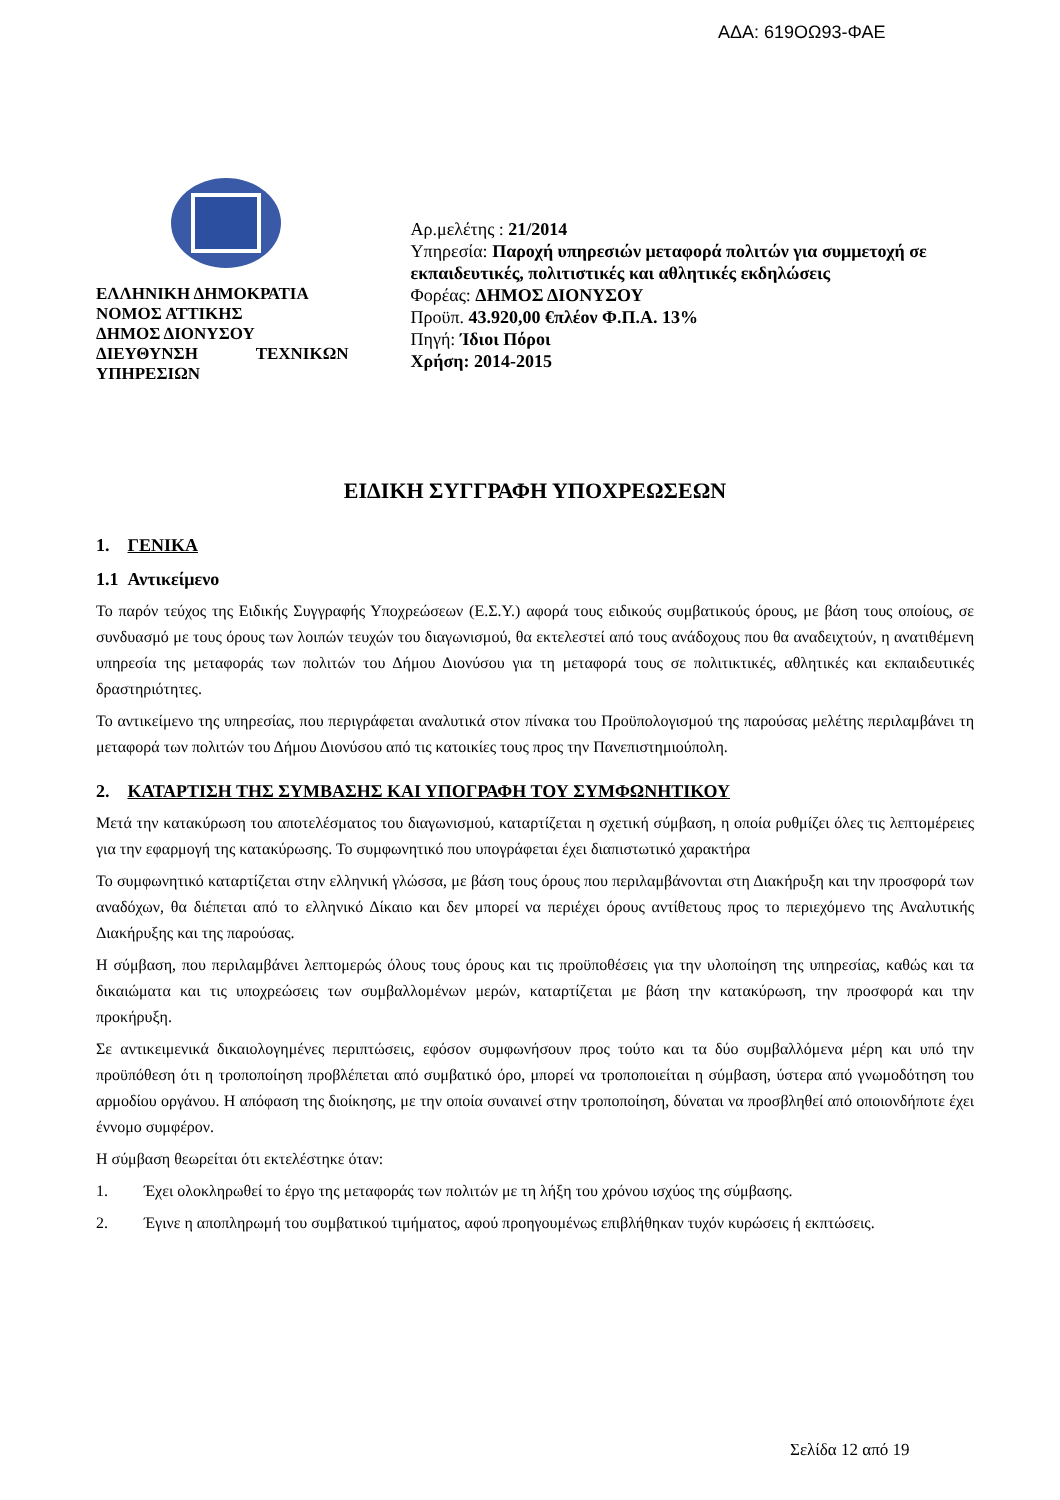ΑΔΑ: 619ΟΩ93-ΦΑΕ
ΕΛΛΗΝΙΚΗ ΔΗΜΟΚΡΑΤΙΑ
ΝΟΜΟΣ ΑΤΤΙΚΗΣ
ΔΗΜΟΣ ΔΙΟΝΥΣΟΥ
ΔΙΕΥΘΥΝΣΗ ΤΕΧΝΙΚΩΝ ΥΠΗΡΕΣΙΩΝ
Αρ.μελέτης : 21/2014
Υπηρεσία: Παροχή υπηρεσιών μεταφορά πολιτών για συμμετοχή σε εκπαιδευτικές, πολιτιστικές και αθλητικές εκδηλώσεις
Φορέας: ΔΗΜΟΣ ΔΙΟΝΥΣΟΥ
Προϋπ. 43.920,00 €πλέον Φ.Π.Α. 13%
Πηγή: Ίδιοι Πόροι
Χρήση: 2014-2015
ΕΙΔΙΚΗ ΣΥΓΓΡΑΦΗ ΥΠΟΧΡΕΩΣΕΩΝ
1. ΓΕΝΙΚΑ
1.1 Αντικείμενο
Το παρόν τεύχος της Ειδικής Συγγραφής Υποχρεώσεων (Ε.Σ.Υ.) αφορά τους ειδικούς συμβατικούς όρους, με βάση τους οποίους, σε συνδυασμό με τους όρους των λοιπών τευχών του διαγωνισμού, θα εκτελεστεί από τους ανάδοχους που θα αναδειχτούν, η ανατιθέμενη υπηρεσία της μεταφοράς των πολιτών του Δήμου Διονύσου για τη μεταφορά τους σε πολιτικτικές, αθλητικές και εκπαιδευτικές δραστηριότητες.
Το αντικείμενο της υπηρεσίας, που περιγράφεται αναλυτικά στον πίνακα του Προϋπολογισμού της παρούσας μελέτης περιλαμβάνει τη μεταφορά των πολιτών του Δήμου Διονύσου από τις κατοικίες τους προς την Πανεπιστημιούπολη.
2. ΚΑΤΑΡΤΙΣΗ ΤΗΣ ΣΥΜΒΑΣΗΣ ΚΑΙ ΥΠΟΓΡΑΦΗ ΤΟΥ ΣΥΜΦΩΝΗΤΙΚΟΥ
Μετά την κατακύρωση του αποτελέσματος του διαγωνισμού, καταρτίζεται η σχετική σύμβαση, η οποία ρυθμίζει όλες τις λεπτομέρειες για την εφαρμογή της κατακύρωσης. Το συμφωνητικό που υπογράφεται έχει διαπιστωτικό χαρακτήρα
Το συμφωνητικό καταρτίζεται στην ελληνική γλώσσα, με βάση τους όρους που περιλαμβάνονται στη Διακήρυξη και την προσφορά των αναδόχων, θα διέπεται από το ελληνικό Δίκαιο και δεν μπορεί να περιέχει όρους αντίθετους προς το περιεχόμενο της Αναλυτικής Διακήρυξης και της παρούσας.
Η σύμβαση, που περιλαμβάνει λεπτομερώς όλους τους όρους και τις προϋποθέσεις για την υλοποίηση της υπηρεσίας, καθώς και τα δικαιώματα και τις υποχρεώσεις των συμβαλλομένων μερών, καταρτίζεται με βάση την κατακύρωση, την προσφορά και την προκήρυξη.
Σε αντικειμενικά δικαιολογημένες περιπτώσεις, εφόσον συμφωνήσουν προς τούτο και τα δύο συμβαλλόμενα μέρη και υπό την προϋπόθεση ότι η τροποποίηση προβλέπεται από συμβατικό όρο, μπορεί να τροποποιείται η σύμβαση, ύστερα από γνωμοδότηση του αρμοδίου οργάνου. Η απόφαση της διοίκησης, με την οποία συναινεί στην τροποποίηση, δύναται να προσβληθεί από οποιονδήποτε έχει έννομο συμφέρον.
Η σύμβαση θεωρείται ότι εκτελέστηκε όταν:
1. Έχει ολοκληρωθεί το έργο της μεταφοράς των πολιτών με τη λήξη του χρόνου ισχύος της σύμβασης.
2. Έγινε η αποπληρωμή του συμβατικού τιμήματος, αφού προηγουμένως επιβλήθηκαν τυχόν κυρώσεις ή εκπτώσεις.
Σελίδα 12 από 19